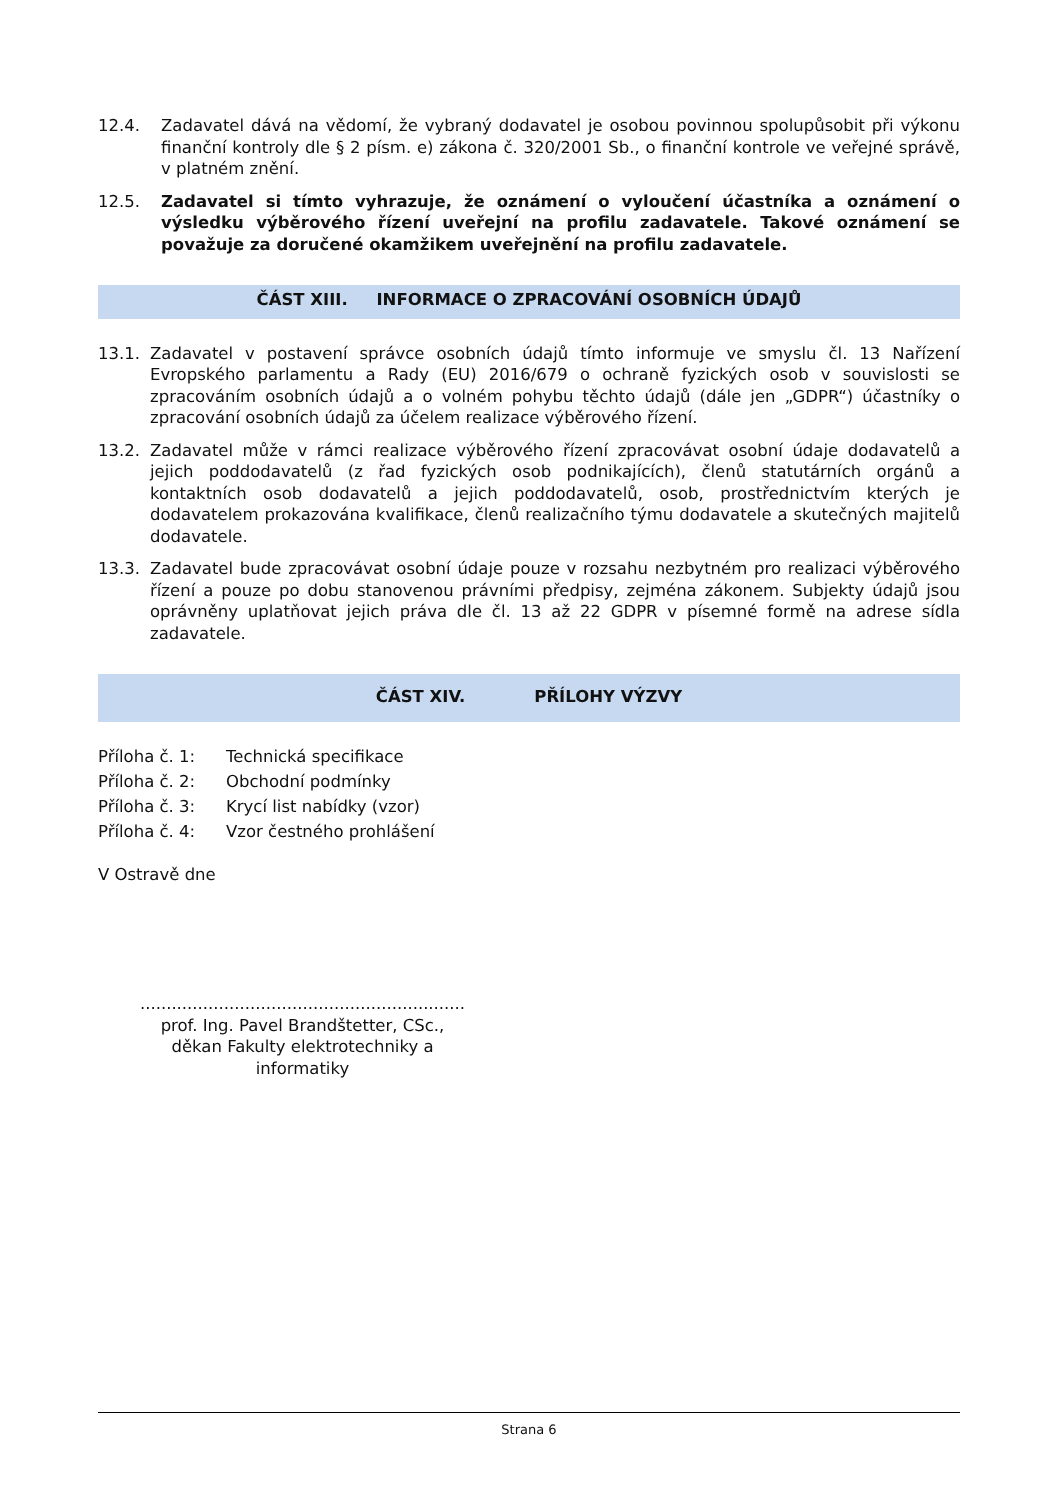12.4. Zadavatel dává na vědomí, že vybraný dodavatel je osobou povinnou spolupůsobit při výkonu finanční kontroly dle § 2 písm. e) zákona č. 320/2001 Sb., o finanční kontrole ve veřejné správě, v platném znění.
12.5. Zadavatel si tímto vyhrazuje, že oznámení o vyloučení účastníka a oznámení o výsledku výběrového řízení uveřejní na profilu zadavatele. Takové oznámení se považuje za doručené okamžikem uveřejnění na profilu zadavatele.
ČÁST XIII. INFORMACE O ZPRACOVÁNÍ OSOBNÍCH ÚDAJŮ
13.1. Zadavatel v postavení správce osobních údajů tímto informuje ve smyslu čl. 13 Nařízení Evropského parlamentu a Rady (EU) 2016/679 o ochraně fyzických osob v souvislosti se zpracováním osobních údajů a o volném pohybu těchto údajů (dále jen „GDPR“) účastníky o zpracování osobních údajů za účelem realizace výběrového řízení.
13.2. Zadavatel může v rámci realizace výběrového řízení zpracovávat osobní údaje dodavatelů a jejich poddodavatelů (z řad fyzických osob podnikajících), členů statutárních orgánů a kontaktních osob dodavatelů a jejich poddodavatelů, osob, prostřednictvím kterých je dodavatelem prokazována kvalifikace, členů realizačního týmu dodavatele a skutečných majitelů dodavatele.
13.3. Zadavatel bude zpracovávat osobní údaje pouze v rozsahu nezbytném pro realizaci výběrového řízení a pouze po dobu stanovenou právními předpisy, zejména zákonem. Subjekty údajů jsou oprávněny uplatňovat jejich práva dle čl. 13 až 22 GDPR v písemné formě na adrese sídla zadavatele.
ČÁST XIV. PŘÍLOHY VÝZVY
Příloha č. 1: Technická specifikace
Příloha č. 2: Obchodní podmínky
Příloha č. 3: Krycí list nabídky (vzor)
Příloha č. 4: Vzor čestného prohlášení
V Ostravě dne
..............................................................
prof. Ing. Pavel Brandštetter, CSc.,
děkan Fakulty elektrotechniky a informatiky
Strana 6